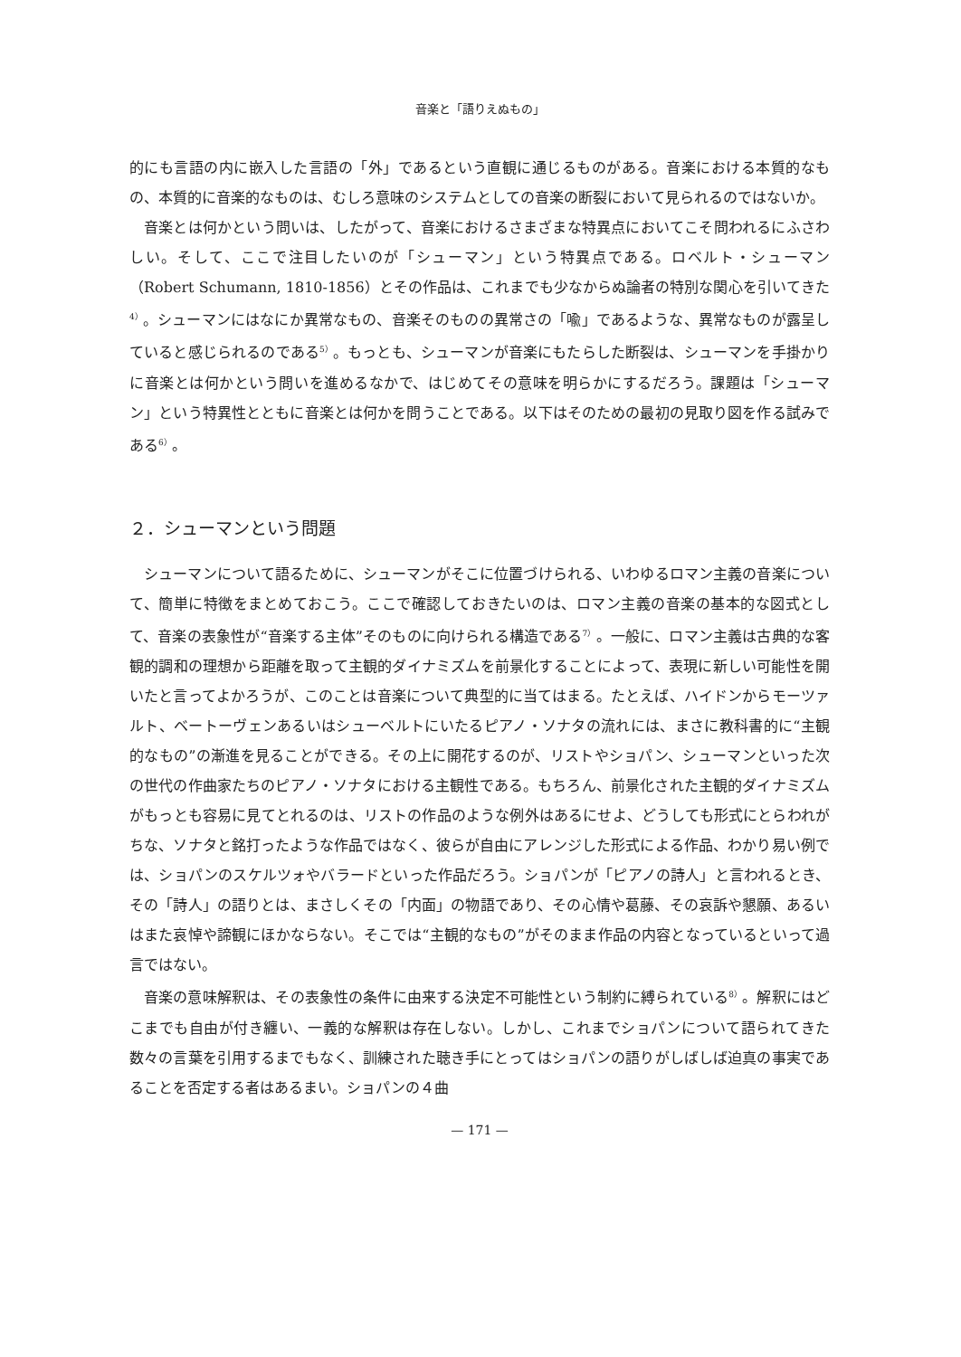音楽と「語りえぬもの」
的にも言語の内に嵌入した言語の「外」であるという直観に通じるものがある。音楽における本質的なもの、本質的に音楽的なものは、むしろ意味のシステムとしての音楽の断裂において見られるのではないか。
音楽とは何かという問いは、したがって、音楽におけるさまざまな特異点においてこそ問われるにふさわしい。そして、ここで注目したいのが「シューマン」という特異点である。ロベルト・シューマン（Robert Schumann, 1810-1856）とその作品は、これまでも少なからぬ論者の特別な関心を引いてきた<sup>4）</sup>。シューマンにはなにか異常なもの、音楽そのものの異常さの「喩」であるような、異常なものが露呈していると感じられるのである<sup>5）</sup>。もっとも、シューマンが音楽にもたらした断裂は、シューマンを手掛かりに音楽とは何かという問いを進めるなかで、はじめてその意味を明らかにするだろう。課題は「シューマン」という特異性とともに音楽とは何かを問うことである。以下はそのための最初の見取り図を作る試みである<sup>6）</sup>。
２．シューマンという問題
シューマンについて語るために、シューマンがそこに位置づけられる、いわゆるロマン主義の音楽について、簡単に特徴をまとめておこう。ここで確認しておきたいのは、ロマン主義の音楽の基本的な図式として、音楽の表象性が“音楽する主体”そのものに向けられる構造である<sup>7）</sup>。一般に、ロマン主義は古典的な客観的調和の理想から距離を取って主観的ダイナミズムを前景化することによって、表現に新しい可能性を開いたと言ってよかろうが、このことは音楽について典型的に当てはまる。たとえば、ハイドンからモーツァルト、ベートーヴェンあるいはシューベルトにいたるピアノ・ソナタの流れには、まさに教科書的に“主観的なもの”の漸進を見ることができる。その上に開花するのが、リストやショパン、シューマンといった次の世代の作曲家たちのピアノ・ソナタにおける主観性である。もちろん、前景化された主観的ダイナミズムがもっとも容易に見てとれるのは、リストの作品のような例外はあるにせよ、どうしても形式にとらわれがちな、ソナタと銘打ったような作品ではなく、彼らが自由にアレンジした形式による作品、わかり易い例では、ショパンのスケルツォやバラードといった作品だろう。ショパンが「ピアノの詩人」と言われるとき、その「詩人」の語りとは、まさしくその「内面」の物語であり、その心情や葛藤、その哀訴や懇願、あるいはまた哀悼や諦観にほかならない。そこでは“主観的なもの”がそのまま作品の内容となっているといって過言ではない。
音楽の意味解釈は、その表象性の条件に由来する決定不可能性という制約に縛られている<sup>8）</sup>。解釈にはどこまでも自由が付き纏い、一義的な解釈は存在しない。しかし、これまでショパンについて語られてきた数々の言葉を引用するまでもなく、訓練された聴き手にとってはショパンの語りがしばしば迫真の事実であることを否定する者はあるまい。ショパンの４曲
— 171 —